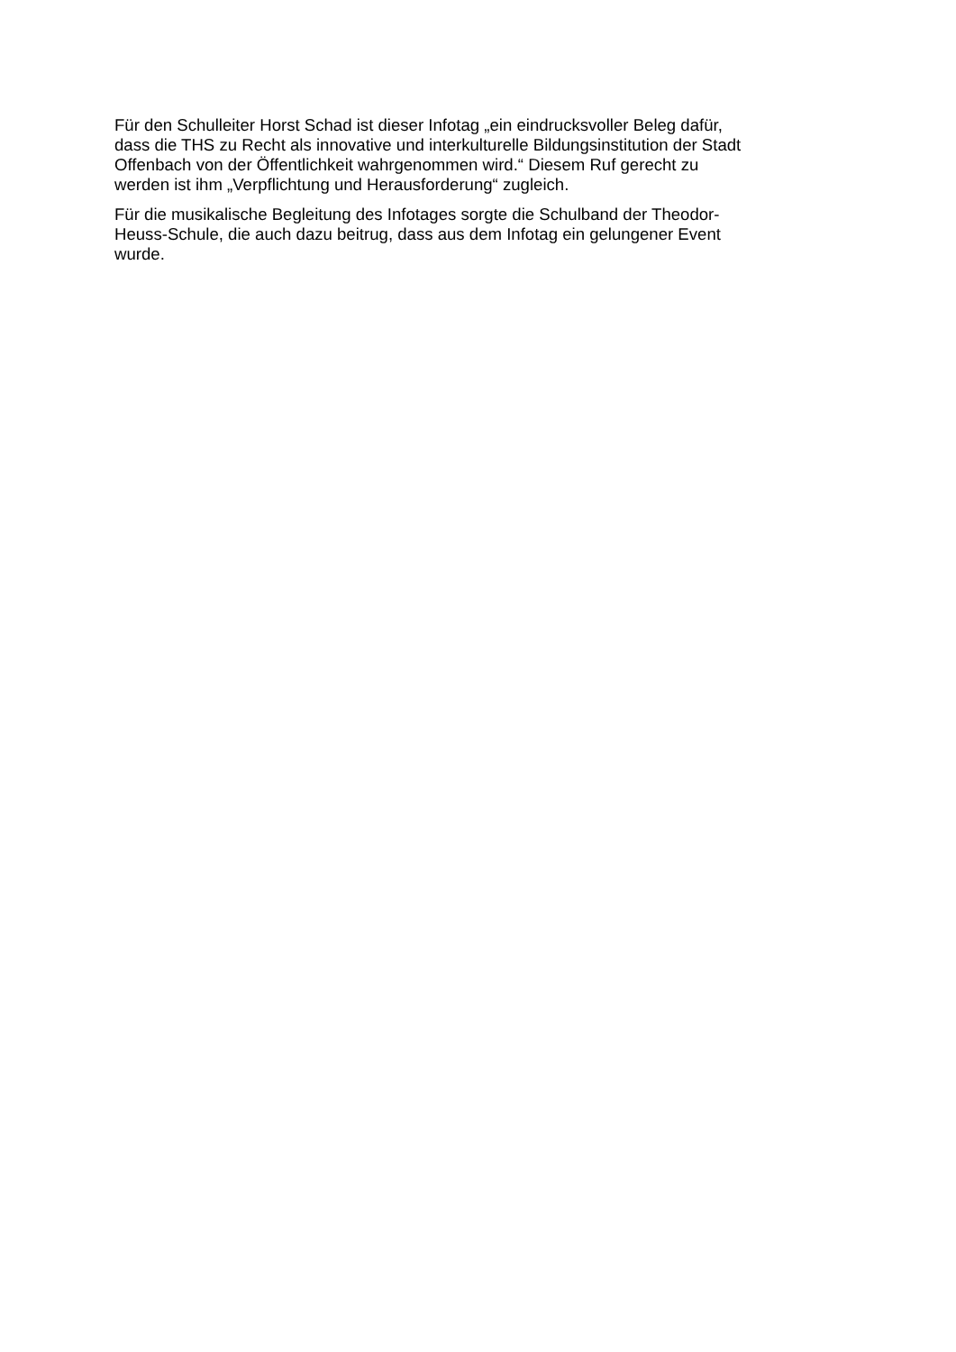Für den Schulleiter Horst Schad ist dieser Infotag „ein eindrucksvoller Beleg dafür,
dass die THS zu Recht als innovative und interkulturelle Bildungsinstitution der Stadt
Offenbach von der Öffentlichkeit wahrgenommen wird.“ Diesem Ruf gerecht zu
werden ist ihm „Verpflichtung und Herausforderung“ zugleich.
Für die musikalische Begleitung des Infotages sorgte die Schulband der Theodor-
Heuss-Schule, die auch dazu beitrug, dass aus dem Infotag ein gelungener Event
wurde.